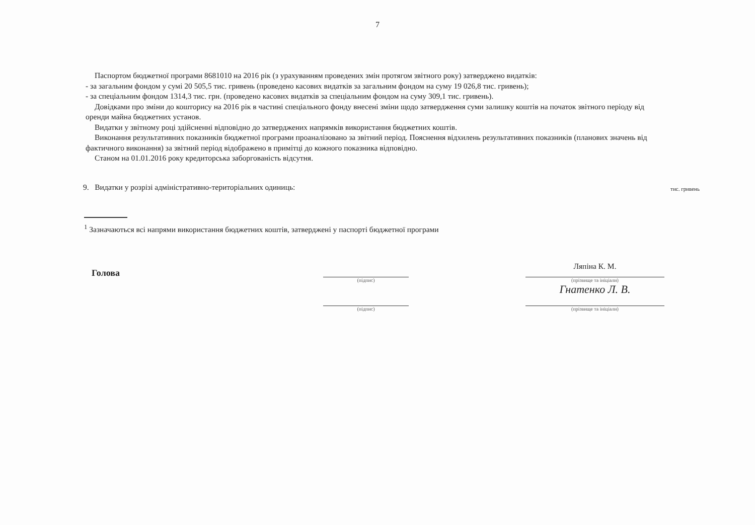7
Паспортом бюджетної програми 8681010 на 2016 рік (з урахуванням проведених змін протягом звітного року) затверджено видатків:
- за загальним фондом у сумі 20 505,5 тис. гривень (проведено касових видатків за загальним фондом на суму 19 026,8 тис. гривень);
- за спеціальним фондом 1314,3 тис. грн. (проведено касових видатків за спеціальним фондом на суму 309,1 тис. гривень).
Довідками про зміни до кошторису на 2016 рік в частині спеціального фонду внесені зміни щодо затвердження суми залишку коштів на початок звітного періоду від оренди майна бюджетних установ.
Видатки у звітному році здійсненні відповідно до затверджених напрямків використання бюджетних коштів.
Виконання результативних показників бюджетної програми проаналізовано за звітний період. Пояснення відхилень результативних показників (планових значень від фактичного виконання) за звітний період відображено в примітці до кожного показника відповідно.
Станом на 01.01.2016 року кредиторська заборгованість відсутня.
9. Видатки у розрізі адміністративно-територіальних одиниць: тис. гривень
<sup>1</sup> Зазначаються всі напрями використання бюджетних коштів, затверджені у паспорті бюджетної програми
Голова
(підпис)
(підпис)
Ляпіна К. М.
(прізвище та ініціали)
Гнатенко Л. В.
(прізвище та ініціали)